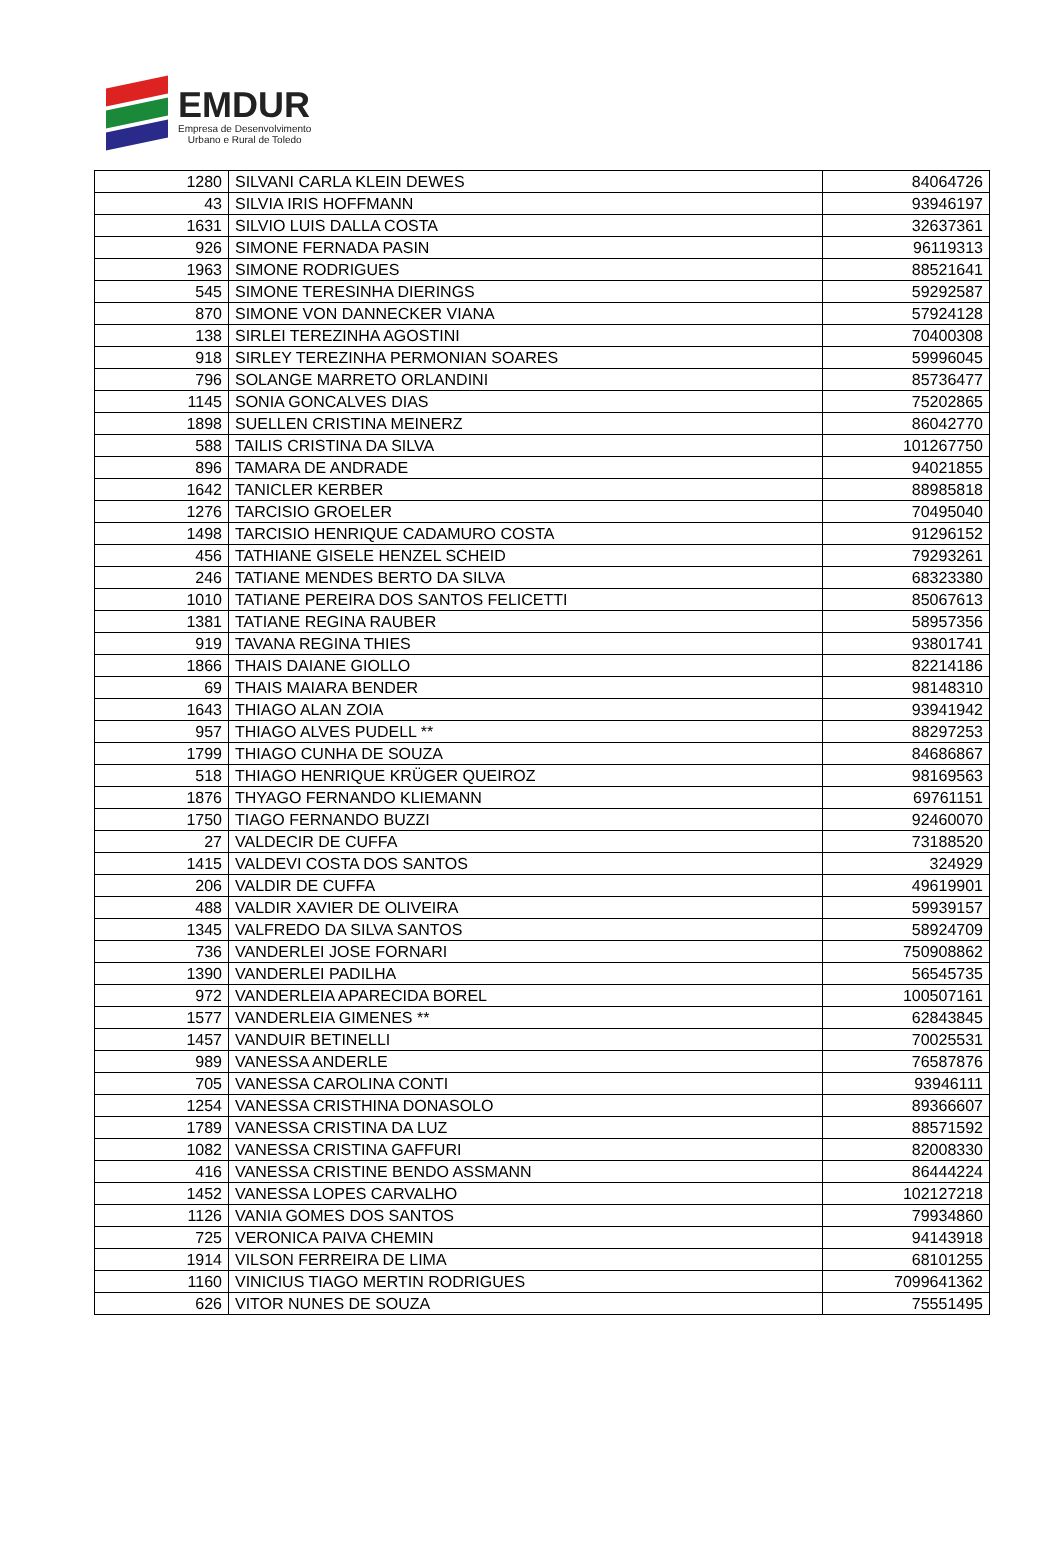EMDUR
Empresa de Desenvolvimento
Urbano e Rural de Toledo
| 1280 | SILVANI CARLA KLEIN DEWES | 84064726 |
| 43 | SILVIA IRIS HOFFMANN | 93946197 |
| 1631 | SILVIO LUIS DALLA COSTA | 32637361 |
| 926 | SIMONE FERNADA PASIN | 96119313 |
| 1963 | SIMONE RODRIGUES | 88521641 |
| 545 | SIMONE TERESINHA DIERINGS | 59292587 |
| 870 | SIMONE VON DANNECKER VIANA | 57924128 |
| 138 | SIRLEI TEREZINHA AGOSTINI | 70400308 |
| 918 | SIRLEY TEREZINHA PERMONIAN SOARES | 59996045 |
| 796 | SOLANGE MARRETO ORLANDINI | 85736477 |
| 1145 | SONIA GONCALVES DIAS | 75202865 |
| 1898 | SUELLEN CRISTINA MEINERZ | 86042770 |
| 588 | TAILIS CRISTINA DA SILVA | 101267750 |
| 896 | TAMARA DE ANDRADE | 94021855 |
| 1642 | TANICLER KERBER | 88985818 |
| 1276 | TARCISIO GROELER | 70495040 |
| 1498 | TARCISIO HENRIQUE CADAMURO COSTA | 91296152 |
| 456 | TATHIANE GISELE HENZEL SCHEID | 79293261 |
| 246 | TATIANE MENDES BERTO DA SILVA | 68323380 |
| 1010 | TATIANE PEREIRA DOS SANTOS FELICETTI | 85067613 |
| 1381 | TATIANE REGINA RAUBER | 58957356 |
| 919 | TAVANA REGINA THIES | 93801741 |
| 1866 | THAIS DAIANE GIOLLO | 82214186 |
| 69 | THAIS MAIARA BENDER | 98148310 |
| 1643 | THIAGO ALAN ZOIA | 93941942 |
| 957 | THIAGO ALVES PUDELL ** | 88297253 |
| 1799 | THIAGO CUNHA DE SOUZA | 84686867 |
| 518 | THIAGO HENRIQUE KRÜGER QUEIROZ | 98169563 |
| 1876 | THYAGO FERNANDO KLIEMANN | 69761151 |
| 1750 | TIAGO FERNANDO BUZZI | 92460070 |
| 27 | VALDECIR DE CUFFA | 73188520 |
| 1415 | VALDEVI COSTA DOS SANTOS | 324929 |
| 206 | VALDIR DE CUFFA | 49619901 |
| 488 | VALDIR XAVIER DE OLIVEIRA | 59939157 |
| 1345 | VALFREDO DA SILVA SANTOS | 58924709 |
| 736 | VANDERLEI JOSE FORNARI | 750908862 |
| 1390 | VANDERLEI PADILHA | 56545735 |
| 972 | VANDERLEIA APARECIDA BOREL | 100507161 |
| 1577 | VANDERLEIA GIMENES ** | 62843845 |
| 1457 | VANDUIR BETINELLI | 70025531 |
| 989 | VANESSA ANDERLE | 76587876 |
| 705 | VANESSA CAROLINA CONTI | 93946111 |
| 1254 | VANESSA CRISTHINA DONASOLO | 89366607 |
| 1789 | VANESSA CRISTINA DA LUZ | 88571592 |
| 1082 | VANESSA CRISTINA GAFFURI | 82008330 |
| 416 | VANESSA CRISTINE BENDO ASSMANN | 86444224 |
| 1452 | VANESSA LOPES CARVALHO | 102127218 |
| 1126 | VANIA GOMES DOS SANTOS | 79934860 |
| 725 | VERONICA PAIVA CHEMIN | 94143918 |
| 1914 | VILSON FERREIRA DE LIMA | 68101255 |
| 1160 | VINICIUS TIAGO MERTIN RODRIGUES | 7099641362 |
| 626 | VITOR NUNES DE SOUZA | 75551495 |